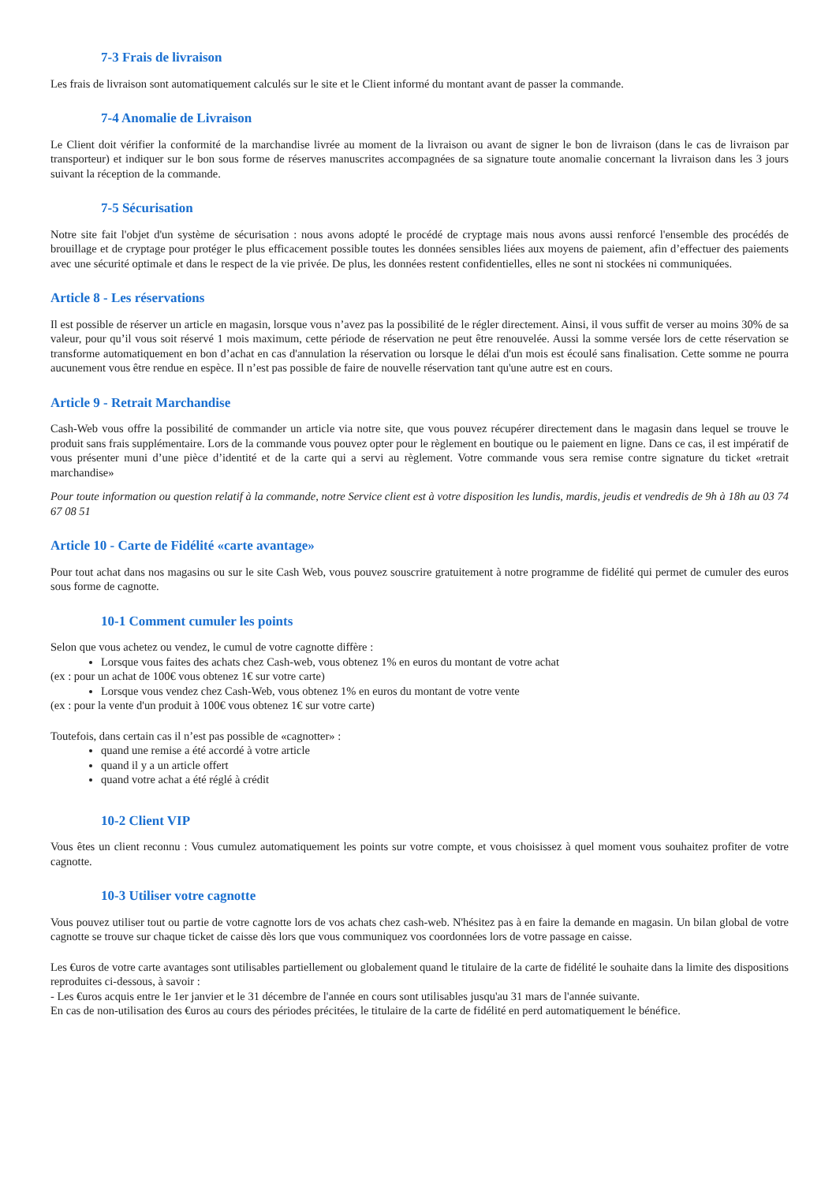7-3 Frais de livraison
Les frais de livraison sont automatiquement calculés sur le site et le Client informé du montant avant de passer la commande.
7-4 Anomalie de Livraison
Le Client doit vérifier la conformité de la marchandise livrée au moment de la livraison ou avant de signer le bon de livraison (dans le cas de livraison par transporteur) et indiquer sur le bon sous forme de réserves manuscrites accompagnées de sa signature toute anomalie concernant la livraison dans les 3 jours suivant la réception de la commande.
7-5 Sécurisation
Notre site fait l'objet d'un système de sécurisation : nous avons adopté le procédé de cryptage mais nous avons aussi renforcé l'ensemble des procédés de brouillage et de cryptage pour protéger le plus efficacement possible toutes les données sensibles liées aux moyens de paiement, afin d’effectuer des paiements avec une sécurité optimale et dans le respect de la vie privée. De plus, les données restent confidentielles, elles ne sont ni stockées ni communiquées.
Article 8 - Les réservations
Il est possible de réserver un article en magasin, lorsque vous n’avez pas la possibilité de le régler directement. Ainsi, il vous suffit de verser au moins 30% de sa valeur, pour qu’il vous soit réservé 1 mois maximum, cette période de réservation ne peut être renouvelée. Aussi la somme versée lors de cette réservation se transforme automatiquement en bon d’achat en cas d'annulation la réservation ou lorsque le délai d'un mois est écoulé sans finalisation. Cette somme ne pourra aucunement vous être rendue en espèce. Il n’est pas possible de faire de nouvelle réservation tant qu'une autre est en cours.
Article 9 - Retrait Marchandise
Cash-Web vous offre la possibilité de commander un article via notre site, que vous pouvez récupérer directement dans le magasin dans lequel se trouve le produit sans frais supplémentaire. Lors de la commande vous pouvez opter pour le règlement en boutique ou le paiement en ligne. Dans ce cas, il est impératif de vous présenter muni d’une pièce d’identité et de la carte qui a servi au règlement. Votre commande vous sera remise contre signature du ticket «retrait marchandise»
Pour toute information ou question relatif à la commande, notre Service client est à votre disposition les lundis, mardis, jeudis et vendredis de 9h à 18h au 03 74 67 08 51
Article 10 - Carte de Fidélité «carte avantage»
Pour tout achat dans nos magasins ou sur le site Cash Web, vous pouvez souscrire gratuitement à notre programme de fidélité qui permet de cumuler des euros sous forme de cagnotte.
10-1 Comment cumuler les points
Selon que vous achetez ou vendez, le cumul de votre cagnotte diffère :
Lorsque vous faites des achats chez Cash-web, vous obtenez 1% en euros du montant de votre achat
(ex : pour un achat de 100€ vous obtenez 1€ sur votre carte)
Lorsque vous vendez chez Cash-Web, vous obtenez 1% en euros du montant de votre vente
(ex : pour la vente d'un produit à 100€ vous obtenez 1€ sur votre carte)
Toutefois, dans certain cas il n’est pas possible de «cagnotter» :
quand une remise a été accordé à votre article
quand il y a un article offert
quand votre achat a été réglé à crédit
10-2 Client VIP
Vous êtes un client reconnu : Vous cumulez automatiquement les points sur votre compte, et vous choisissez à quel moment vous souhaitez profiter de votre cagnotte.
10-3 Utiliser votre cagnotte
Vous pouvez utiliser tout ou partie de votre cagnotte lors de vos achats chez cash-web. N'hésitez pas à en faire la demande en magasin. Un bilan global de votre cagnotte se trouve sur chaque ticket de caisse dès lors que vous communiquez vos coordonnées lors de votre passage en caisse.
Les €uros de votre carte avantages sont utilisables partiellement ou globalement quand le titulaire de la carte de fidélité le souhaite dans la limite des dispositions reproduites ci-dessous, à savoir :
- Les €uros acquis entre le 1er janvier et le 31 décembre de l'année en cours sont utilisables jusqu'au 31 mars de l'année suivante.
En cas de non-utilisation des €uros au cours des périodes précitées, le titulaire de la carte de fidélité en perd automatiquement le bénéfice.